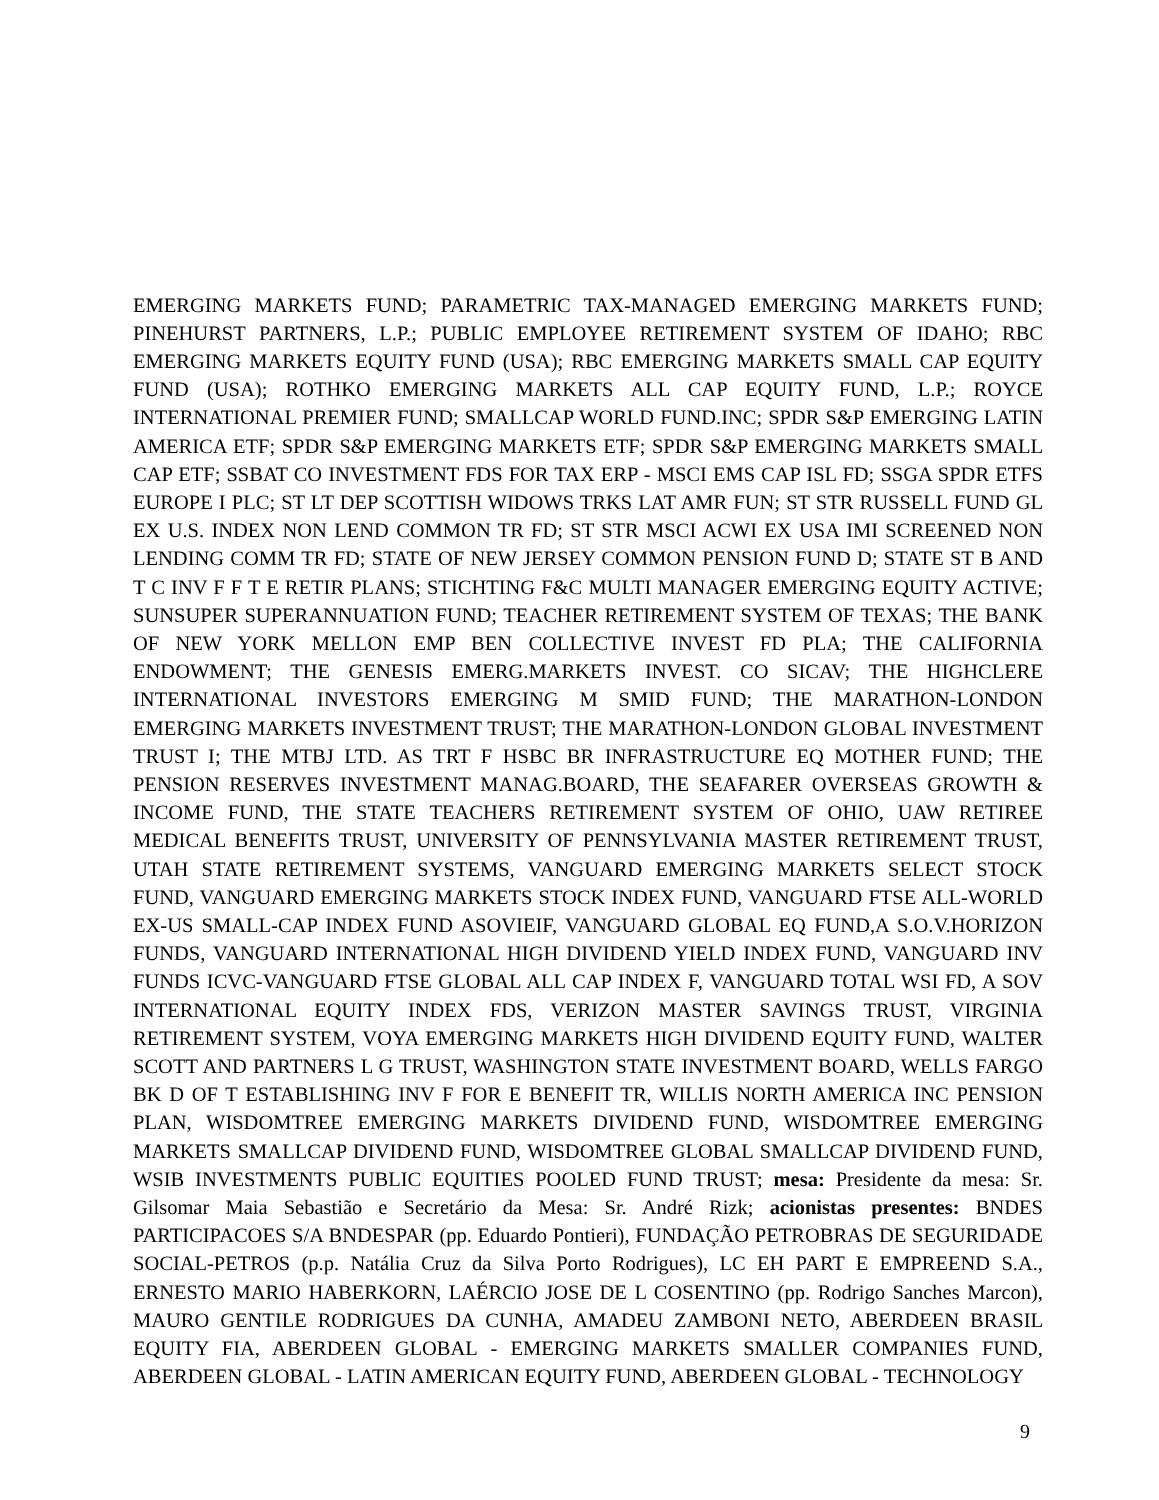EMERGING MARKETS FUND; PARAMETRIC TAX-MANAGED EMERGING MARKETS FUND; PINEHURST PARTNERS, L.P.; PUBLIC EMPLOYEE RETIREMENT SYSTEM OF IDAHO; RBC EMERGING MARKETS EQUITY FUND (USA); RBC EMERGING MARKETS SMALL CAP EQUITY FUND (USA); ROTHKO EMERGING MARKETS ALL CAP EQUITY FUND, L.P.; ROYCE INTERNATIONAL PREMIER FUND; SMALLCAP WORLD FUND.INC; SPDR S&P EMERGING LATIN AMERICA ETF; SPDR S&P EMERGING MARKETS ETF; SPDR S&P EMERGING MARKETS SMALL CAP ETF; SSBAT CO INVESTMENT FDS FOR TAX ERP - MSCI EMS CAP ISL FD; SSGA SPDR ETFS EUROPE I PLC; ST LT DEP SCOTTISH WIDOWS TRKS LAT AMR FUN; ST STR RUSSELL FUND GL EX U.S. INDEX NON LEND COMMON TR FD; ST STR MSCI ACWI EX USA IMI SCREENED NON LENDING COMM TR FD; STATE OF NEW JERSEY COMMON PENSION FUND D; STATE ST B AND T C INV F F T E RETIR PLANS; STICHTING F&C MULTI MANAGER EMERGING EQUITY ACTIVE; SUNSUPER SUPERANNUATION FUND; TEACHER RETIREMENT SYSTEM OF TEXAS; THE BANK OF NEW YORK MELLON EMP BEN COLLECTIVE INVEST FD PLA; THE CALIFORNIA ENDOWMENT; THE GENESIS EMERG.MARKETS INVEST. CO SICAV; THE HIGHCLERE INTERNATIONAL INVESTORS EMERGING M SMID FUND; THE MARATHON-LONDON EMERGING MARKETS INVESTMENT TRUST; THE MARATHON-LONDON GLOBAL INVESTMENT TRUST I; THE MTBJ LTD. AS TRT F HSBC BR INFRASTRUCTURE EQ MOTHER FUND; THE PENSION RESERVES INVESTMENT MANAG.BOARD, THE SEAFARER OVERSEAS GROWTH & INCOME FUND, THE STATE TEACHERS RETIREMENT SYSTEM OF OHIO, UAW RETIREE MEDICAL BENEFITS TRUST, UNIVERSITY OF PENNSYLVANIA MASTER RETIREMENT TRUST, UTAH STATE RETIREMENT SYSTEMS, VANGUARD EMERGING MARKETS SELECT STOCK FUND, VANGUARD EMERGING MARKETS STOCK INDEX FUND, VANGUARD FTSE ALL-WORLD EX-US SMALL-CAP INDEX FUND ASOVIEIF, VANGUARD GLOBAL EQ FUND,A S.O.V.HORIZON FUNDS, VANGUARD INTERNATIONAL HIGH DIVIDEND YIELD INDEX FUND, VANGUARD INV FUNDS ICVC-VANGUARD FTSE GLOBAL ALL CAP INDEX F, VANGUARD TOTAL WSI FD, A SOV INTERNATIONAL EQUITY INDEX FDS, VERIZON MASTER SAVINGS TRUST, VIRGINIA RETIREMENT SYSTEM, VOYA EMERGING MARKETS HIGH DIVIDEND EQUITY FUND, WALTER SCOTT AND PARTNERS L G TRUST, WASHINGTON STATE INVESTMENT BOARD, WELLS FARGO BK D OF T ESTABLISHING INV F FOR E BENEFIT TR, WILLIS NORTH AMERICA INC PENSION PLAN, WISDOMTREE EMERGING MARKETS DIVIDEND FUND, WISDOMTREE EMERGING MARKETS SMALLCAP DIVIDEND FUND, WISDOMTREE GLOBAL SMALLCAP DIVIDEND FUND, WSIB INVESTMENTS PUBLIC EQUITIES POOLED FUND TRUST; mesa: Presidente da mesa: Sr. Gilsomar Maia Sebastião e Secretário da Mesa: Sr. André Rizk; acionistas presentes: BNDES PARTICIPACOES S/A BNDESPAR (pp. Eduardo Pontieri), FUNDAÇÃO PETROBRAS DE SEGURIDADE SOCIAL-PETROS (p.p. Natália Cruz da Silva Porto Rodrigues), LC EH PART E EMPREEND S.A., ERNESTO MARIO HABERKORN, LAÉRCIO JOSE DE L COSENTINO (pp. Rodrigo Sanches Marcon), MAURO GENTILE RODRIGUES DA CUNHA, AMADEU ZAMBONI NETO, ABERDEEN BRASIL EQUITY FIA, ABERDEEN GLOBAL - EMERGING MARKETS SMALLER COMPANIES FUND, ABERDEEN GLOBAL - LATIN AMERICAN EQUITY FUND, ABERDEEN GLOBAL - TECHNOLOGY
9